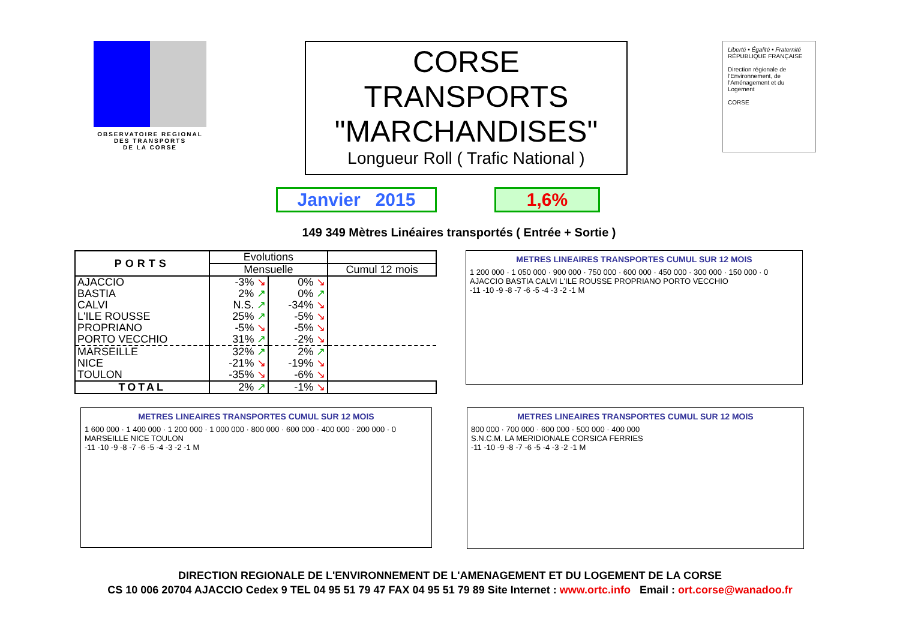OBSERVATOIRE REGIONAL
DES TRANSPORTS
DE LA CORSE
CORSE
TRANSPORTS
"MARCHANDISES"
Longueur Roll ( Trafic National )
Liberté • Égalité • Fraternité
RÉPUBLIQUE FRANÇAISE
Direction régionale de l'Environnement, de l'Aménagement et du Logement
CORSE
Janvier 2015 1,6%
149 349 Mètres Linéaires transportés ( Entrée + Sortie )
| PORTS | Evolutions | | |
| --- | --- | --- | --- |
| | Mensuelle | | Cumul 12 mois |
| AJACCIO | -3% ↘ | 0% ↘ | |
| BASTIA | 2% ↗ | 0% ↗ | |
| CALVI | N.S. ↗ | -34% ↘ | |
| L'ILE ROUSSE | 25% ↗ | -5% ↘ | |
| PROPRIANO | -5% ↘ | -5% ↘ | |
| PORTO VECCHIO | 31% ↗ | -2% ↘ | |
| MARSEILLE | 32% ↗ | 2% ↗ | |
| NICE | -21% ↘ | -19% ↘ | |
| TOULON | -35% ↘ | -6% ↘ | |
| TOTAL | 2% ↗ | -1% ↘ | |
METRES LINEAIRES TRANSPORTES CUMUL SUR 12 MOIS
1 200 000 · 1 050 000 · 900 000 · 750 000 · 600 000 · 450 000 · 300 000 · 150 000 · 0
AJACCIO BASTIA CALVI L'ILE ROUSSE PROPRIANO PORTO VECCHIO
-11 -10 -9 -8 -7 -6 -5 -4 -3 -2 -1 M
METRES LINEAIRES TRANSPORTES CUMUL SUR 12 MOIS
1 600 000 · 1 400 000 · 1 200 000 · 1 000 000 · 800 000 · 600 000 · 400 000 · 200 000 · 0
MARSEILLE NICE TOULON
-11 -10 -9 -8 -7 -6 -5 -4 -3 -2 -1 M
METRES LINEAIRES TRANSPORTES CUMUL SUR 12 MOIS
800 000 · 700 000 · 600 000 · 500 000 · 400 000
S.N.C.M. LA MERIDIONALE CORSICA FERRIES
-11 -10 -9 -8 -7 -6 -5 -4 -3 -2 -1 M
DIRECTION REGIONALE DE L'ENVIRONNEMENT DE L'AMENAGEMENT ET DU LOGEMENT DE LA CORSE
CS 10 006 20704 AJACCIO Cedex 9 TEL 04 95 51 79 47 FAX 04 95 51 79 89 Site Internet : www.ortc.info Email : ort.corse@wanadoo.fr